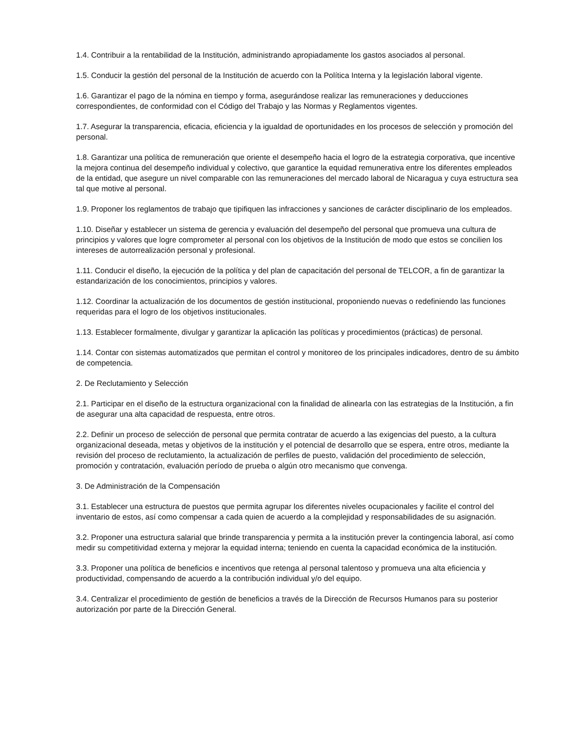1.4. Contribuir a la rentabilidad de la Institución, administrando apropiadamente los gastos asociados al personal.
1.5. Conducir la gestión del personal de la Institución de acuerdo con la Política Interna y la legislación laboral vigente.
1.6. Garantizar el pago de la nómina en tiempo y forma, asegurándose realizar las remuneraciones y deducciones correspondientes, de conformidad con el Código del Trabajo y las Normas y Reglamentos vigentes.
1.7. Asegurar la transparencia, eficacia, eficiencia y la igualdad de oportunidades en los procesos de selección y promoción del personal.
1.8. Garantizar una política de remuneración que oriente el desempeño hacia el logro de la estrategia corporativa, que incentive la mejora continua del desempeño individual y colectivo, que garantice la equidad remunerativa entre los diferentes empleados de la entidad, que asegure un nivel comparable con las remuneraciones del mercado laboral de Nicaragua y cuya estructura sea tal que motive al personal.
1.9. Proponer los reglamentos de trabajo que tipifiquen las infracciones y sanciones de carácter disciplinario de los empleados.
1.10. Diseñar y establecer un sistema de gerencia y evaluación del desempeño del personal que promueva una cultura de principios y valores que logre comprometer al personal con los objetivos de la Institución de modo que estos se concilien los intereses de autorrealización personal y profesional.
1.11. Conducir el diseño, la ejecución de la política y del plan de capacitación del personal de TELCOR, a fin de garantizar la estandarización de los conocimientos, principios y valores.
1.12. Coordinar la actualización de los documentos de gestión institucional, proponiendo nuevas o redefiniendo las funciones requeridas para el logro de los objetivos institucionales.
1.13. Establecer formalmente, divulgar y garantizar la aplicación las políticas y procedimientos (prácticas) de personal.
1.14. Contar con sistemas automatizados que permitan el control y monitoreo de los principales indicadores, dentro de su ámbito de competencia.
2. De Reclutamiento y Selección
2.1. Participar en el diseño de la estructura organizacional con la finalidad de alinearla con las estrategias de la Institución, a fin de asegurar una alta capacidad de respuesta, entre otros.
2.2. Definir un proceso de selección de personal que permita contratar de acuerdo a las exigencias del puesto, a la cultura organizacional deseada, metas y objetivos de la institución y el potencial de desarrollo que se espera, entre otros, mediante la revisión del proceso de reclutamiento, la actualización de perfiles de puesto, validación del procedimiento de selección, promoción y contratación, evaluación período de prueba o algún otro mecanismo que convenga.
3. De Administración de la Compensación
3.1. Establecer una estructura de puestos que permita agrupar los diferentes niveles ocupacionales y facilite el control del inventario de estos, así como compensar a cada quien de acuerdo a la complejidad y responsabilidades de su asignación.
3.2. Proponer una estructura salarial que brinde transparencia y permita a la institución prever la contingencia laboral, así como medir su competitividad externa y mejorar la equidad interna; teniendo en cuenta la capacidad económica de la institución.
3.3. Proponer una política de beneficios e incentivos que retenga al personal talentoso y promueva una alta eficiencia y productividad, compensando de acuerdo a la contribución individual y/o del equipo.
3.4. Centralizar el procedimiento de gestión de beneficios a través de la Dirección de Recursos Humanos para su posterior autorización por parte de la Dirección General.